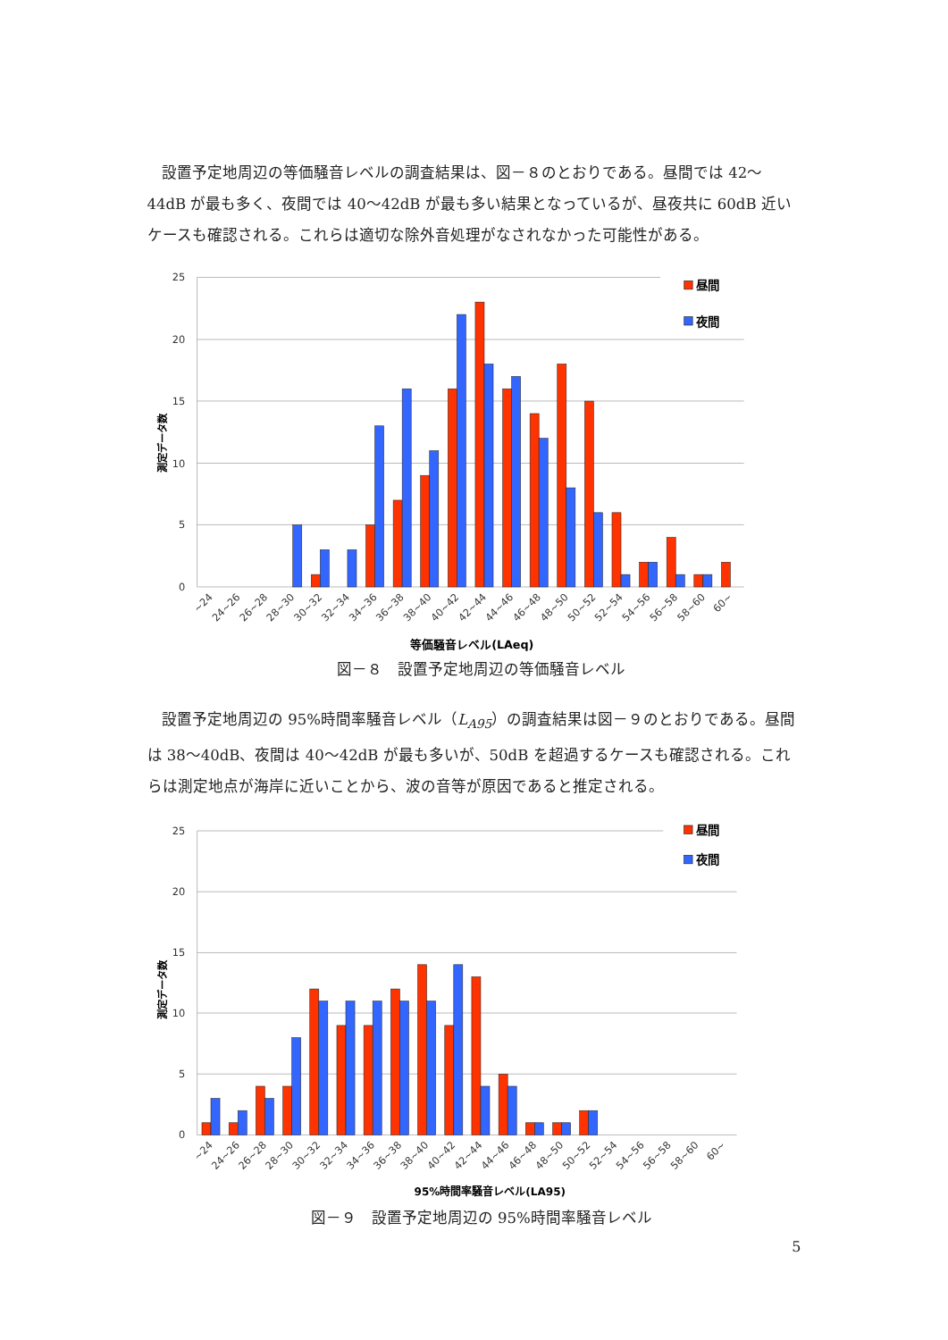設置予定地周辺の等価騒音レベルの調査結果は、図－８のとおりである。昼間では 42～44dB が最も多く、夜間では 40～42dB が最も多い結果となっているが、昼夜共に 60dB 近いケースも確認される。これらは適切な除外音処理がなされなかった可能性がある。
25
20
15
10
5
0
測定データ数
昼間
夜間
~24
24~26
26~28
28~30
30~32
32~34
34~36
36~38
38~40
40~42
42~44
44~46
46~48
48~50
50~52
52~54
54~56
56~58
58~60
60~
等価騒音レベル(LAeq)
図－８　設置予定地周辺の等価騒音レベル
設置予定地周辺の 95%時間率騒音レベル（L<sub>A95</sub>）の調査結果は図－９のとおりである。昼間は 38～40dB、夜間は 40～42dB が最も多いが、50dB を超過するケースも確認される。これらは測定地点が海岸に近いことから、波の音等が原因であると推定される。
25
20
15
10
5
0
測定データ数
昼間
夜間
~24
24~26
26~28
28~30
30~32
32~34
34~36
36~38
38~40
40~42
42~44
44~46
46~48
48~50
50~52
52~54
54~56
56~58
58~60
60~
95%時間率騒音レベル(LA95)
図－９　設置予定地周辺の 95%時間率騒音レベル
5